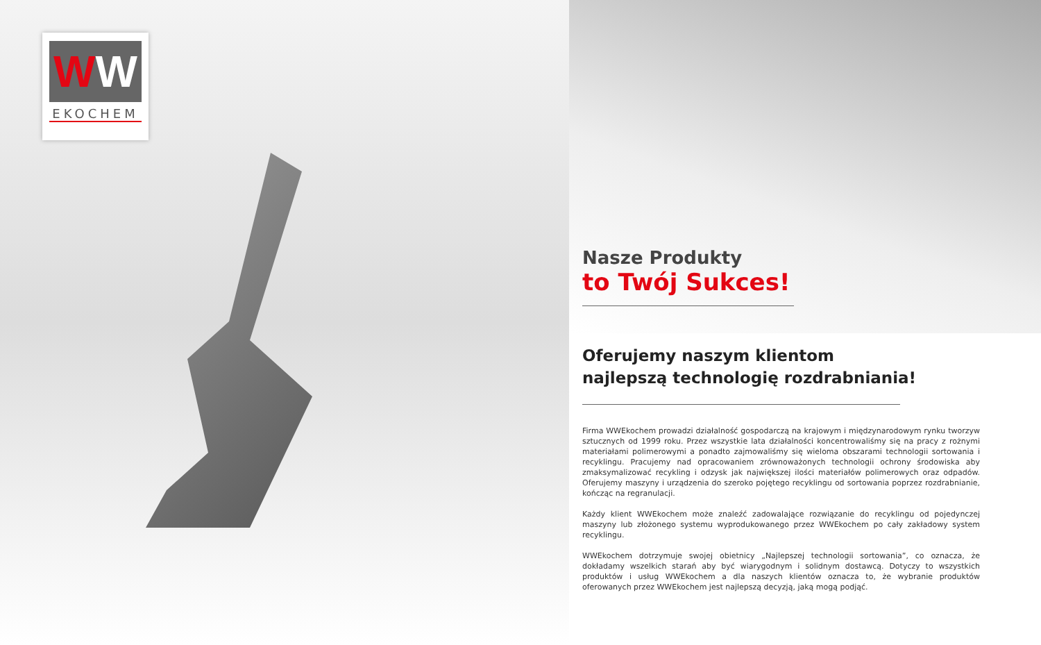WW
EKOCHEM
Nasze Produkty
to Twój Sukces!
Oferujemy naszym klientom
najlepszą technologię rozdrabniania!
Firma WWEkochem prowadzi działalność gospodarczą na krajowym i międzynarodowym rynku tworzyw sztucznych od 1999 roku. Przez wszystkie lata działalności koncentrowaliśmy się na pracy z rożnymi materiałami polimerowymi a ponadto zajmowaliśmy się wieloma obszarami technologii sortowania i recyklingu. Pracujemy nad opracowaniem zrównoważonych technologii ochrony środowiska aby zmaksymalizować recykling i odzysk jak największej ilości materiałów polimerowych oraz odpadów. Oferujemy maszyny i urządzenia do szeroko pojętego recyklingu od sortowania poprzez rozdrabnianie, kończąc na regranulacji.
Każdy klient WWEkochem może znaleźć zadowalające rozwiązanie do recyklingu od pojedynczej maszyny lub złożonego systemu wyprodukowanego przez WWEkochem po cały zakładowy system recyklingu.
WWEkochem dotrzymuje swojej obietnicy „Najlepszej technologii sortowania”, co oznacza, że dokładamy wszelkich starań aby być wiarygodnym i solidnym dostawcą. Dotyczy to wszystkich produktów i usług WWEkochem a dla naszych klientów oznacza to, że wybranie produktów oferowanych przez WWEkochem jest najlepszą decyzją, jaką mogą podjąć.